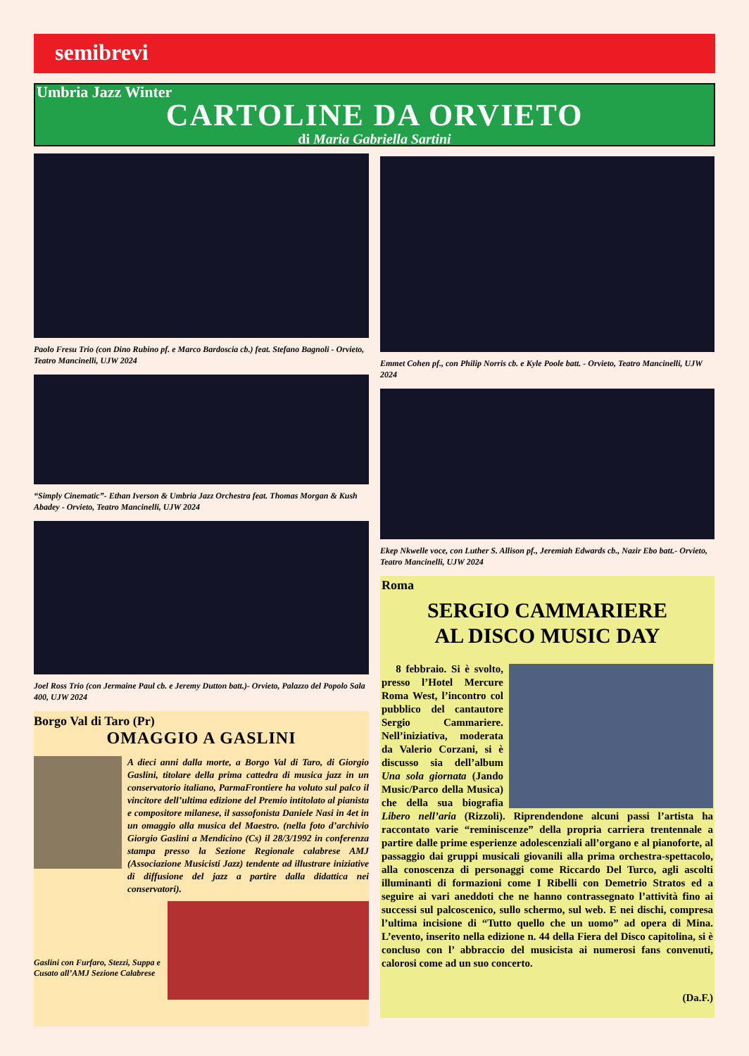semibrevi
Umbria Jazz Winter
CARTOLINE DA ORVIETO
di Maria Gabriella Sartini
Paolo Fresu Trio (con Dino Rubino pf. e Marco Bardoscia cb.) feat. Stefano Bagnoli - Orvieto, Teatro Mancinelli, UJW 2024
“Simply Cinematic”- Ethan Iverson & Umbria Jazz Orchestra feat. Thomas Morgan & Kush Abadey - Orvieto, Teatro Mancinelli, UJW 2024
Joel Ross Trio (con Jermaine Paul cb. e Jeremy Dutton batt.)- Orvieto, Palazzo del Popolo Sala 400, UJW 2024
Borgo Val di Taro (Pr)
OMAGGIO A GASLINI
A dieci anni dalla morte, a Borgo Val di Taro, di Giorgio Gaslini, titolare della prima cattedra di musica jazz in un conservatorio italiano, ParmaFrontiere ha voluto sul palco il vincitore dell’ultima edizione del Premio intitolato al pianista e compositore milanese, il sassofonista Daniele Nasi in 4et in un omaggio alla musica del Maestro. (nella foto d’archivio Giorgio Gaslini a Mendicino (Cs) il 28/3/1992 in conferenza stampa presso la Sezione Regionale calabrese AMJ (Associazione Musicisti Jazz) tendente ad illustrare iniziative di diffusione del jazz a partire dalla didattica nei conservatori).
Gaslini con Furfaro, Stezzi, Suppa e Cusato all’AMJ Sezione Calabrese
Emmet Cohen pf., con Philip Norris cb. e Kyle Poole batt. - Orvieto, Teatro Mancinelli, UJW 2024
Ekep Nkwelle voce, con Luther S. Allison pf., Jeremiah Edwards cb., Nazir Ebo batt.- Orvieto, Teatro Mancinelli, UJW 2024
Roma
SERGIO CAMMARIERE
AL DISCO MUSIC DAY
8 febbraio. Si è svolto, presso l’Hotel Mercure Roma West, l’incontro col pubblico del cantautore Sergio Cammariere. Nell’iniziativa, moderata da Valerio Corzani, si è discusso sia dell’album Una sola giornata (Jando Music/Parco della Musica) che della sua biografia Libero nell’aria (Rizzoli). Riprendendone alcuni passi l’artista ha raccontato varie “reminiscenze” della propria carriera trentennale a partire dalle prime esperienze adolescenziali all’organo e al pianoforte, al passaggio dai gruppi musicali giovanili alla prima orchestra-spettacolo, alla conoscenza di personaggi come Riccardo Del Turco, agli ascolti illuminanti di formazioni come I Ribelli con Demetrio Stratos ed a seguire ai vari aneddoti che ne hanno contrassegnato l’attività fino ai successi sul palcoscenico, sullo schermo, sul web. E nei dischi, compresa l’ultima incisione di “Tutto quello che un uomo” ad opera di Mina. L’evento, inserito nella edizione n. 44 della Fiera del Disco capitolina, si è concluso con l’ abbraccio del musicista ai numerosi fans convenuti, calorosi come ad un suo concerto.
(Da.F.)